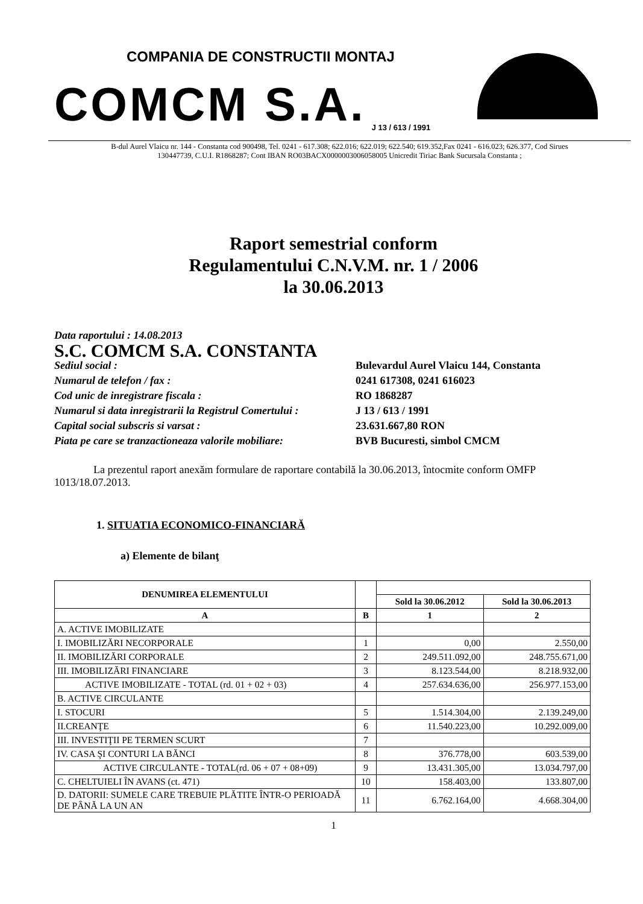COMPANIA DE CONSTRUCTII MONTAJ
COMCM S.A. J 13 / 613 / 1991
B-dul Aurel Vlaicu nr. 144 - Constanta cod 900498, Tel. 0241 - 617.308; 622.016; 622.019; 622.540; 619.352,Fax 0241 - 616.023; 626.377, Cod Sirues
130447739, C.U.I. R1868287; Cont IBAN RO03BACX0000003006058005 Unicredit Tiriac Bank Sucursala Constanta ;
Raport semestrial conform
Regulamentului C.N.V.M. nr. 1 / 2006
la 30.06.2013
Data raportului : 14.08.2013 S.C. COMCM S.A. CONSTANTA Sediul social : Bulevardul Aurel Vlaicu 144, Constanta Numarul de telefon / fax : 0241 617308, 0241 616023 Cod unic de inregistrare fiscala : RO 1868287 Numarul si data inregistrarii la Registrul Comertului : J 13 / 613 / 1991 Capital social subscris si varsat : 23.631.667,80 RON Piata pe care se tranzactioneaza valorile mobiliare: BVB Bucuresti, simbol CMCM
La prezentul raport anexăm formulare de raportare contabilă la 30.06.2013, întocmite conform OMFP 1013/18.07.2013.
1. SITUATIA ECONOMICO-FINANCIARĂ
a) Elemente de bilanţ
| DENUMIREA ELEMENTULUI | | | |
| --- | --- | --- | --- |
| | | Sold la 30.06.2012 | Sold la 30.06.2013 |
| A | B | 1 | 2 |
| A. ACTIVE IMOBILIZATE | | | |
| I. IMOBILIZĂRI NECORPORALE | 1 | 0,00 | 2.550,00 |
| II. IMOBILIZĂRI CORPORALE | 2 | 249.511.092,00 | 248.755.671,00 |
| III. IMOBILIZĂRI FINANCIARE | 3 | 8.123.544,00 | 8.218.932,00 |
| ACTIVE IMOBILIZATE - TOTAL (rd. 01 + 02 + 03) | 4 | 257.634.636,00 | 256.977.153,00 |
| B. ACTIVE CIRCULANTE | | | |
| I. STOCURI | 5 | 1.514.304,00 | 2.139.249,00 |
| II.CREANŢE | 6 | 11.540.223,00 | 10.292.009,00 |
| III. INVESTIŢII PE TERMEN SCURT | 7 | | |
| IV. CASA ŞI CONTURI LA BĂNCI | 8 | 376.778,00 | 603.539,00 |
| ACTIVE CIRCULANTE - TOTAL(rd. 06 + 07 + 08+09) | 9 | 13.431.305,00 | 13.034.797,00 |
| C. CHELTUIELI ÎN AVANS (ct. 471) | 10 | 158.403,00 | 133.807,00 |
| D. DATORII: SUMELE CARE TREBUIE PLĂTITE ÎNTR-O PERIOADĂ DE PÂNĂ LA UN AN | 11 | 6.762.164,00 | 4.668.304,00 |
1